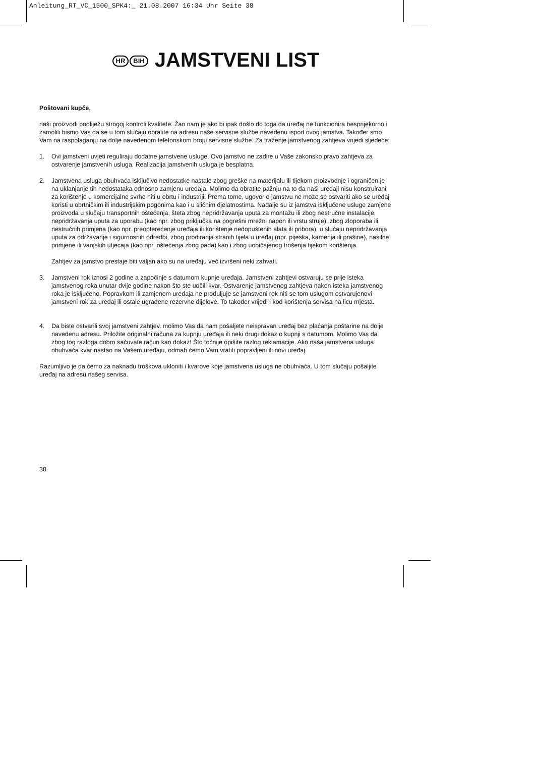Anleitung_RT_VC_1500_SPK4:_ 21.08.2007 16:34 Uhr Seite 38
HR BIH JAMSTVENI LIST
Poštovani kupče,
naši proizvodi podliježu strogoj kontroli kvalitete. Žao nam je ako bi ipak došlo do toga da uređaj ne funkcionira besprijekorno i zamolili bismo Vas da se u tom slučaju obratite na adresu naše servisne službe navedenu ispod ovog jamstva. Također smo Vam na raspolaganju na dolje navedenom telefonskom broju servisne službe. Za traženje jamstvenog zahtjeva vrijedi sljedeće:
1. Ovi jamstveni uvjeti reguliraju dodatne jamstvene usluge. Ovo jamstvo ne zadire u Vaše zakonsko pravo zahtjeva za ostvarenje jamstvenih usluga. Realizacija jamstvenih usluga je besplatna.
2. Jamstvena usluga obuhvaća isključivo nedostatke nastale zbog greške na materijalu ili tijekom proizvodnje i ograničen je na uklanjanje tih nedostataka odnosno zamjenu uređaja. Molimo da obratite pažnju na to da naši uređaji nisu konstruirani za korištenje u komercijalne svrhe niti u obrtu i industriji. Prema tome, ugovor o jamstvu ne može se ostvariti ako se uređaj koristi u obrtničkim ili industrijskim pogonima kao i u sličnim djelatnostima. Nadalje su iz jamstva isključene usluge zamjene proizvoda u slučaju transportnih oštećenja, šteta zbog nepridržavanja uputa za montažu ili zbog nestručne instalacije, nepridržavanja uputa za uporabu (kao npr. zbog priključka na pogrešni mrežni napon ili vrstu struje), zbog zloporaba ili nestručnih primjena (kao npr. preopterećenje uređaja ili korištenje nedopuštenih alata ili pribora), u slučaju nepridržavanja uputa za održavanje i sigurnosnih odredbi, zbog prodiranja stranih tijela u uređaj (npr. pijeska, kamenja ili prašine), nasilne primjene ili vanjskih utjecaja (kao npr. oštećenja zbog pada) kao i zbog uobičajenog trošenja tijekom korištenja.
Zahtjev za jamstvo prestaje biti valjan ako su na uređaju već izvršeni neki zahvati.
3. Jamstveni rok iznosi 2 godine a započinje s datumom kupnje uređaja. Jamstveni zahtjevi ostvaruju se prije isteka jamstvenog roka unutar dvije godine nakon što ste uočili kvar. Ostvarenje jamstvenog zahtjeva nakon isteka jamstvenog roka je isključeno. Popravkom ili zamjenom uređaja ne produljuje se jamstveni rok niti se tom uslugom ostvarujenovi jamstveni rok za uređaj ili ostale ugrađene rezervne dijelove. To također vrijedi i kod korištenja servisa na licu mjesta.
4. Da biste ostvarili svoj jamstveni zahtjev, molimo Vas da nam pošaljete neispravan uređaj bez plaćanja poštarine na dolje navedenu adresu. Priložite originalni računa za kupnju uređaja ili neki drugi dokaz o kupnji s datumom. Molimo Vas da zbog tog razloga dobro sačuvate račun kao dokaz! Što točnije opišite razlog reklamacije. Ako naša jamstvena usluga obuhvaća kvar nastao na Vašem uređaju, odmah ćemo Vam vratiti popravljeni ili novi uređaj.
Razumljivo je da ćemo za naknadu troškova ukloniti i kvarove koje jamstvena usluga ne obuhvaća. U tom slučaju pošaljite uređaj na adresu našeg servisa.
38